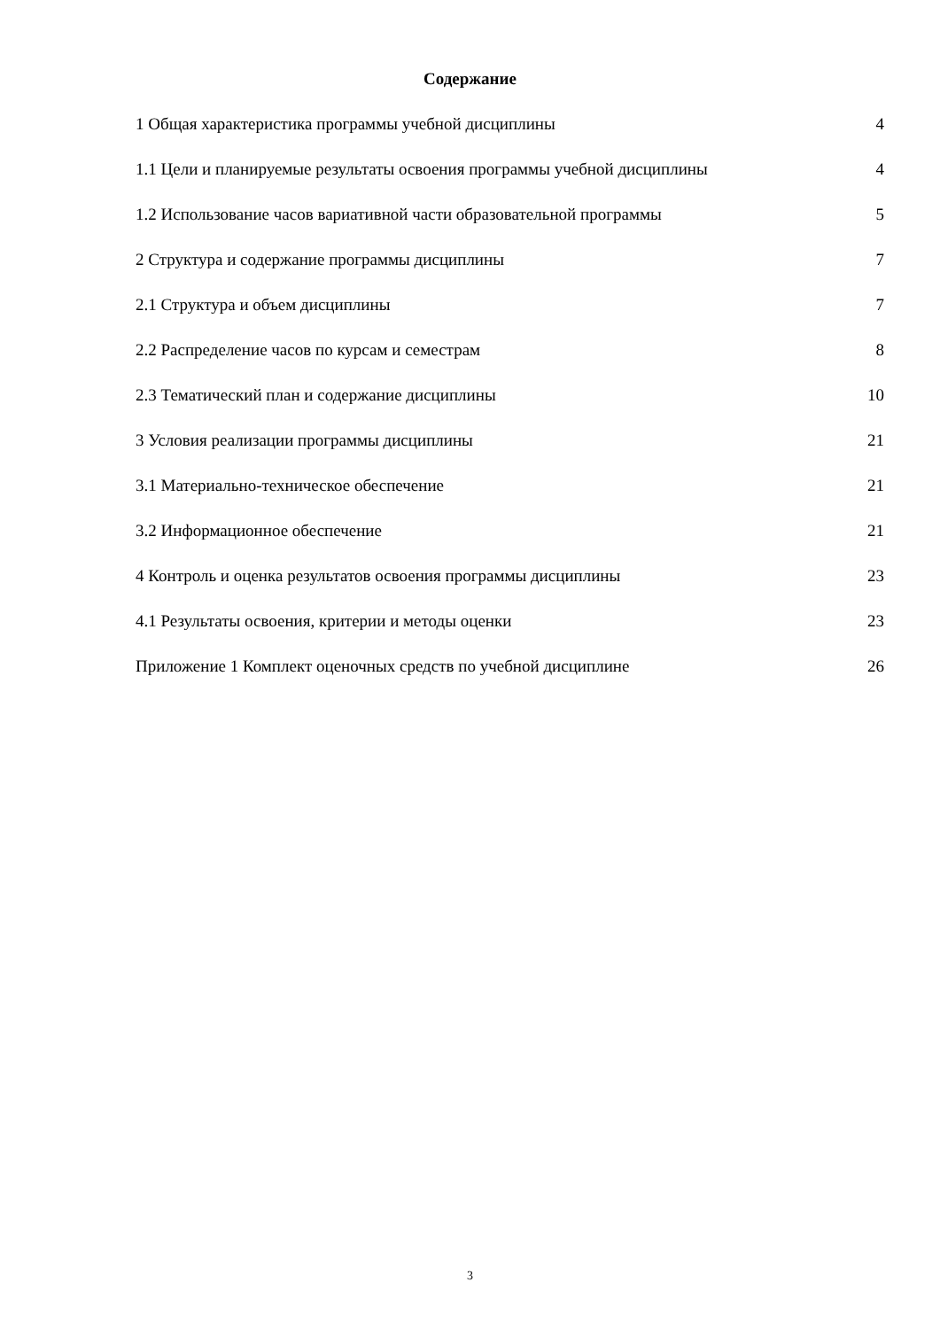Содержание
1 Общая характеристика программы учебной дисциплины 4
1.1 Цели и планируемые результаты освоения программы учебной дисциплины 4
1.2 Использование часов вариативной части образовательной программы 5
2 Структура и содержание программы дисциплины 7
2.1 Структура и объем дисциплины 7
2.2 Распределение часов по курсам и семестрам 8
2.3 Тематический план и содержание дисциплины 10
3 Условия реализации программы дисциплины 21
3.1 Материально-техническое обеспечение 21
3.2 Информационное обеспечение 21
4 Контроль и оценка результатов освоения программы дисциплины 23
4.1 Результаты освоения, критерии и методы оценки 23
Приложение 1 Комплект оценочных средств по учебной дисциплине 26
3